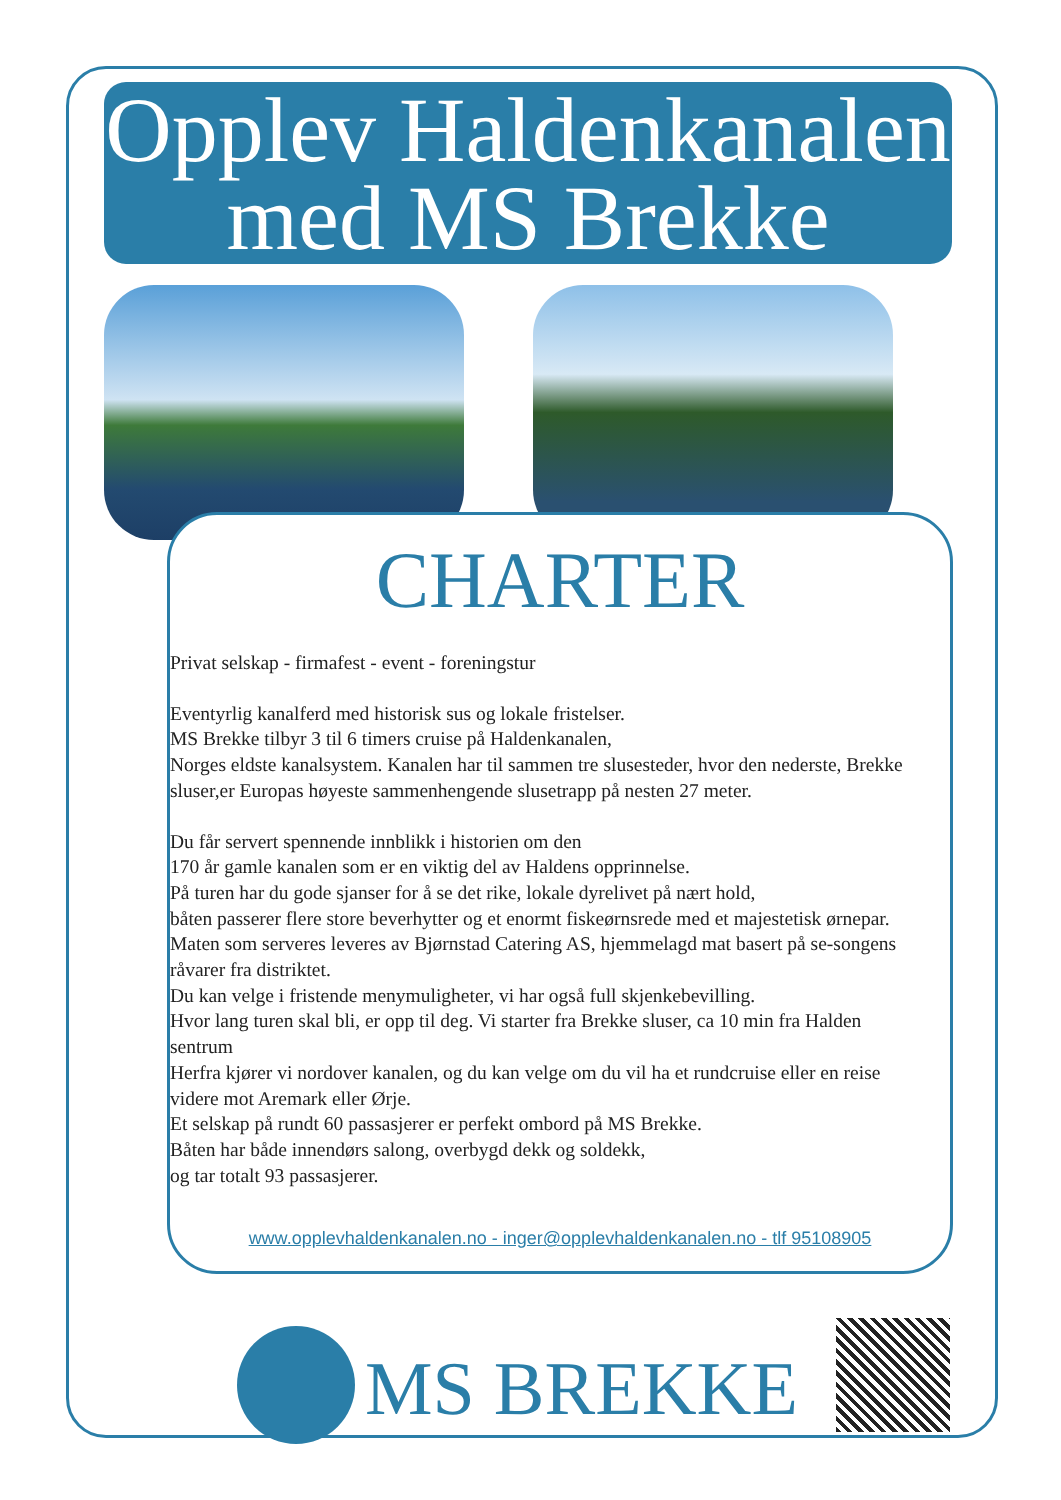Opplev Haldenkanalen
med MS Brekke
CHARTER
Privat selskap - firmafest - event - foreningstur
Eventyrlig kanalferd med historisk sus og lokale fristelser.
MS Brekke tilbyr 3 til 6 timers cruise på Haldenkanalen,
Norges eldste kanalsystem. Kanalen har til sammen tre slusesteder, hvor den nederste, Brekke sluser,er Europas høyeste sammenhengende slusetrapp på nesten 27 meter.
Du får servert spennende innblikk i historien om den
170 år gamle kanalen som er en viktig del av Haldens opprinnelse.
På turen har du gode sjanser for å se det rike, lokale dyrelivet på nært hold,
båten passerer flere store beverhytter og et enormt fiskeørnsrede med et majestetisk ørnepar.
Maten som serveres leveres av Bjørnstad Catering AS, hjemmelagd mat basert på se-songens råvarer fra distriktet.
Du kan velge i fristende menymuligheter, vi har også full skjenkebevilling.
Hvor lang turen skal bli, er opp til deg. Vi starter fra Brekke sluser, ca 10 min fra Halden sentrum
Herfra kjører vi nordover kanalen, og du kan velge om du vil ha et rundcruise eller en reise videre mot Aremark eller Ørje.
Et selskap på rundt 60 passasjerer er perfekt ombord på MS Brekke.
Båten har både innendørs salong, overbygd dekk og soldekk,
og tar totalt 93 passasjerer.
www.opplevhaldenkanalen.no - inger@opplevhaldenkanalen.no - tlf 95108905
MS BREKKE